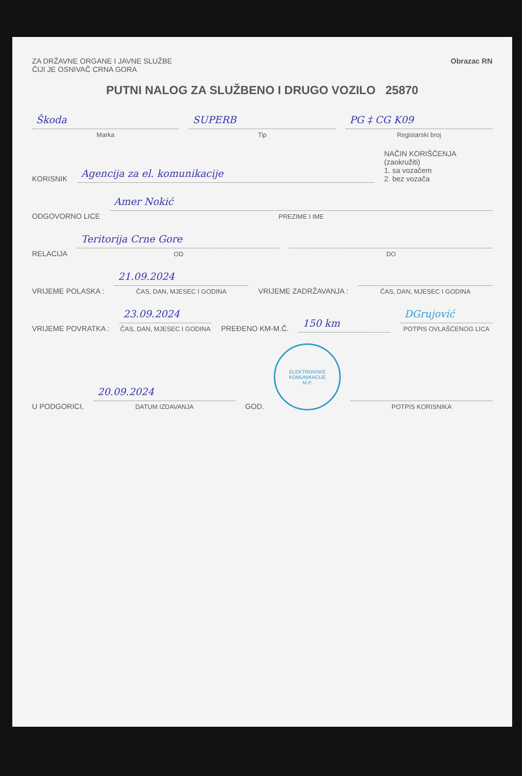ZA DRŽAVNE ORGANE I JAVNE SLUŽBE
ČIJI JE OSNIVAČ CRNA GORA
Obrazac RN
PUTNI NALOG ZA SLUŽBENO I DRUGO VOZILO 25870
Škoda
Marka
SUPERB
Tip
PG ‡ CG K09
Registarski broj
KORISNIK
Agencija za el. komunikacije
NAČIN KORIŠĆENJA (zaokružiti)
1. sa vozačem
2. bez vozača
ODGOVORNO LICE
Amer Nokić
PREZIME I IME
RELACIJA
Teritorija Crne Gore
OD
DO
VRIJEME POLASKA :
21.09.2024
ČAS, DAN, MJESEC I GODINA
VRIJEME ZADRŽAVANJA :
ČAS, DAN, MJESEC I GODINA
VRIJEME POVRATKA :
23.09.2024
ČAS, DAN, MJESEC I GODINA
PREĐENO KM-M.Č.
150 km
DGrujović
POTPIS OVLAŠĆENOG LICA
U PODGORICI,
20.09.2024
DATUM IZDAVANJA
GOD.
ELEKTRONSKE KOMUNIKACIJE
M.P.
POTPIS KORISNIKA